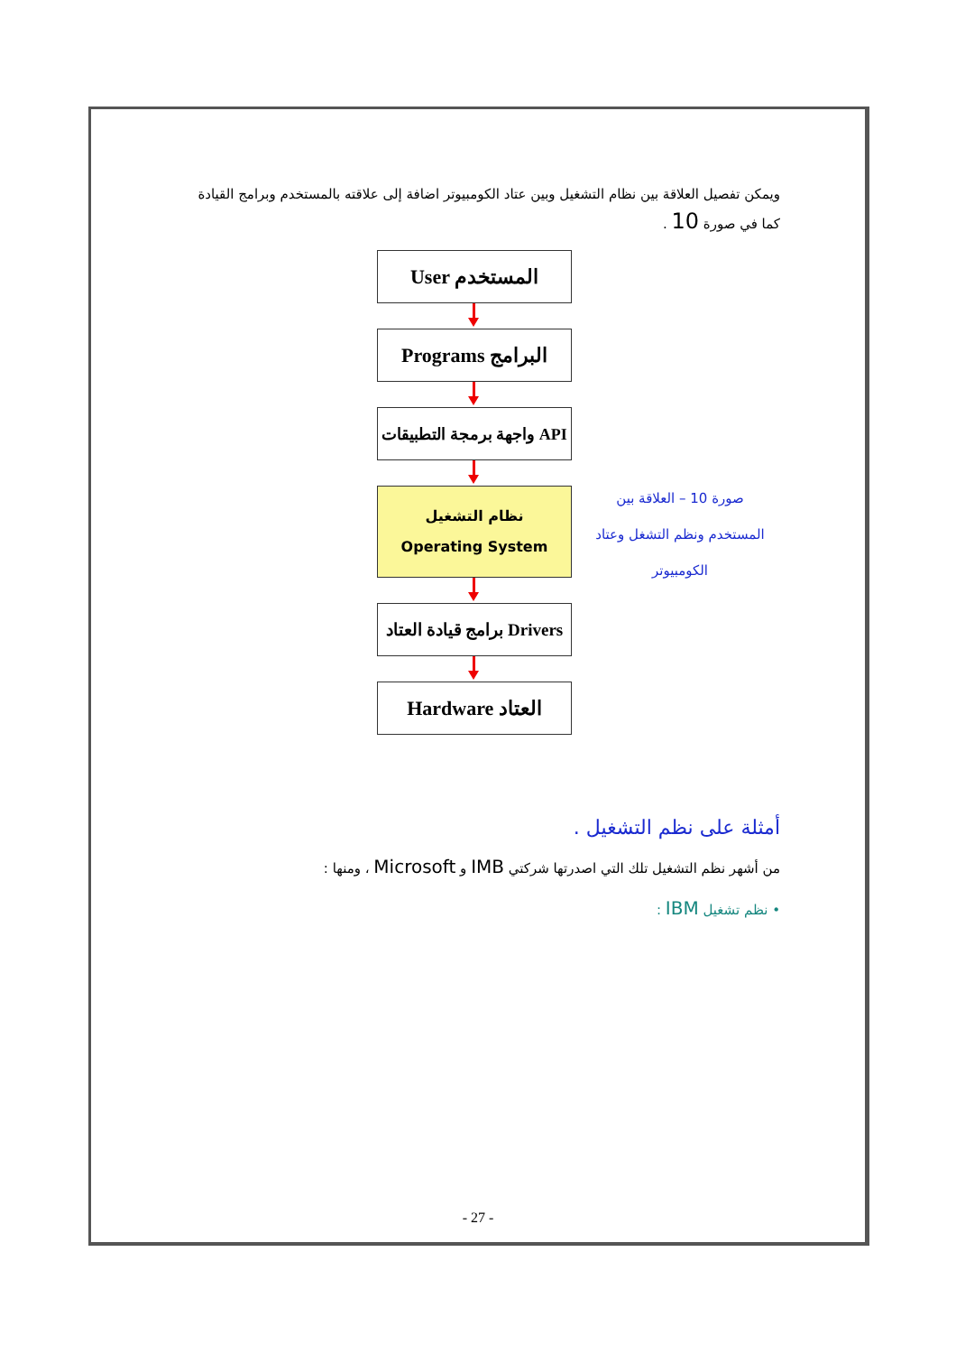ويمكن تفصيل العلاقة بين نظام التشغيل وبين عتاد الكومبيوتر اضافة إلى علاقته بالمستخدم وبرامج القيادة كما في صورة 10 .
User المستخدم
Programs البرامج
واجهة برمجة التطبيقات API
نظام التشغيل
Operating System
برامج قيادة العتاد Drivers
Hardware العتاد
صورة 10 – العلاقة بين المستخدم ونظم التشغل وعتاد الكومبيوتر
أمثلة على نظم التشغيل .
من أشهر نظم التشغيل تلك التي اصدرتها شركتي IMB و Microsoft ، ومنها :
• نظم تشغيل IBM :
- 27 -